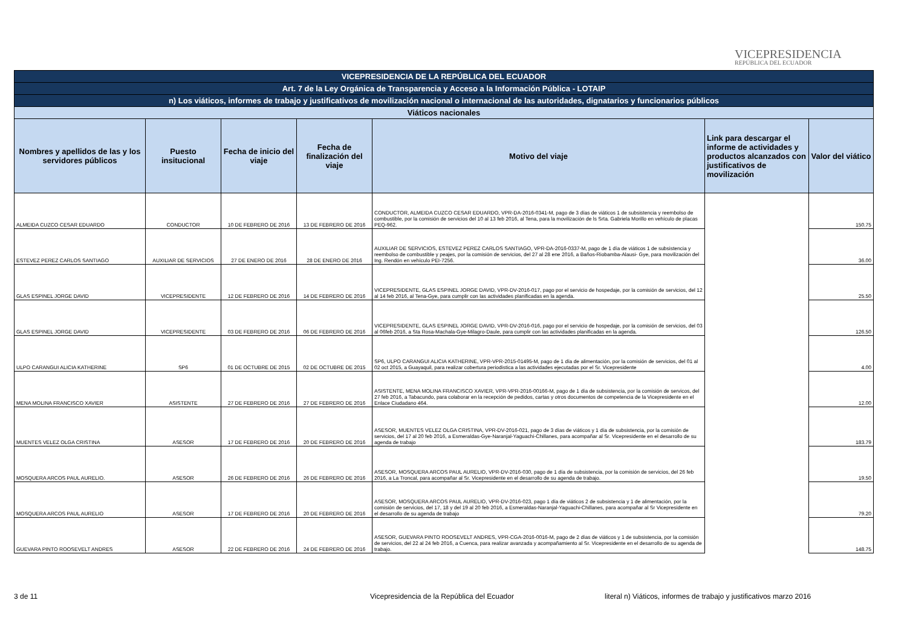VICEPRESIDENCIA
REPÚBLICA DEL ECUADOR
| VICEPRESIDENCIA DE LA REPÚBLICA DEL ECUADOR | | | | | | |
| Art. 7 de la Ley Orgánica de Transparencia y Acceso a la Información Pública - LOTAIP | | | | | | |
| n) Los viáticos, informes de trabajo y justificativos de movilización nacional o internacional de las autoridades, dignatarios y funcionarios públicos | | | | | | |
| Viáticos nacionales | | | | | | |
| Nombres y apellidos de las y los servidores públicos | Puesto insitucional | Fecha de inicio del viaje | Fecha de finalización del viaje | Motivo del viaje | Link para descargar el informe de actividades y productos alcanzados con justificativos de movilización | Valor del viático |
| ALMEIDA CUZCO CESAR EDUARDO | CONDUCTOR | 10 DE FEBRERO DE 2016 | 13 DE FEBRERO DE 2016 | CONDUCTOR, ALMEIDA CUZCO CESAR EDUARDO, VPR-DA-2016-0341-M, pago de 3 días de viáticos 1 de subsistencia y reembolso de combustible, por la comisión de servicios del 10 al 13 feb 2016, al Tena, para la movilización de ls Srta. Gabriela Morillo en vehículo de placas PEQ-962. | | 150.75 |
| ESTEVEZ PEREZ CARLOS SANTIAGO | AUXILIAR DE SERVICIOS | 27 DE ENERO DE 2016 | 28 DE ENERO DE 2016 | AUXILIAR DE SERVICIOS, ESTEVEZ PEREZ CARLOS SANTIAGO, VPR-DA-2016-0337-M, pago de 1 día de viáticos 1 de subsistencia y reembolso de combustible y peajes, por la comisión de servicios, del 27 al 28 ene 2016, a Baños-Riobamba-Alausi- Gye, para movilización del Ing. Rendón en vehículo PEI-7256. | | 36.00 |
| GLAS ESPINEL JORGE DAVID | VICEPRESIDENTE | 12 DE FEBRERO DE 2016 | 14 DE FEBRERO DE 2016 | VICEPRESIDENTE, GLAS ESPINEL JORGE DAVID, VPR-DV-2016-017, pago por el servicio de hospedaje, por la comisión de servicios, del 12 al 14 feb 2016, al Tena-Gye, para cumplir con las actividades planificadas en la agenda. | | 25.50 |
| GLAS ESPINEL JORGE DAVID | VICEPRESIDENTE | 03 DE FEBRERO DE 2016 | 06 DE FEBRERO DE 2016 | VICEPRESIDENTE, GLAS ESPINEL JORGE DAVID, VPR-DV-2016-016, pago por el servicio de hospedaje, por la comisión de servicios, del 03 al 06feb 2016, a Sta Rosa-Machala-Gye-Milagro-Daule, para cumplir con las actividades planificadas en la agenda. | | 126.50 |
| ULPO CARANGUI ALICIA KATHERINE | SP6 | 01 DE OCTUBRE DE 2015 | 02 DE OCTUBRE DE 2015 | SP6, ULPO CARANGUI ALICIA KATHERINE, VPR-VPR-2015-01495-M, pago de 1 día de alimentación, por la comisión de servicios, del 01 al 02 oct 2015, a Guayaquil, para realizar cobertura periodistica a las actividades ejecutadas por el Sr. Vicepresidente | | 4.00 |
| MENA MOLINA FRANCISCO XAVIER | ASISTENTE | 27 DE FEBRERO DE 2016 | 27 DE FEBRERO DE 2016 | ASISTENTE, MENA MOLINA FRANCISCO XAVIER, VPR-VPR-2016-00166-M, pago de 1 día de subsistencia, por la comisión de servicos, del 27 feb 2016, a Tabacundo, para colaborar en la recepción de pedidos, cartas y otros documentos de competencia de la Vicepresidente en el Enlace Ciudadano 464. | | 12.00 |
| MUENTES VELEZ OLGA CRISTINA | ASESOR | 17 DE FEBRERO DE 2016 | 20 DE FEBRERO DE 2016 | ASESOR, MUENTES VELEZ OLGA CRISTINA, VPR-DV-2016-021, pago de 3 días de viáticos y 1 día de subsistencia, por la comisión de servicios, del 17 al 20 feb 2016, a Esmeraldas-Gye-Naranjal-Yaguachi-Chillanes, para acompañar al Sr. Vicepresidente en el desarrollo de su agenda de trabajo | | 183.79 |
| MOSQUERA ARCOS PAUL AURELIO. | ASESOR | 26 DE FEBRERO DE 2016 | 26 DE FEBRERO DE 2016 | ASESOR, MOSQUERA ARCOS PAUL AURELIO, VPR-DV-2016-030, pago de 1 día de subsistencia, por la comisión de servicios, del 26 feb 2016, a La Troncal, para acompañar al Sr. Vicepresidente en el desarrollo de su agenda de trabajo. | | 19.50 |
| MOSQUERA ARCOS PAUL AURELIO | ASESOR | 17 DE FEBRERO DE 2016 | 20 DE FEBRERO DE 2016 | ASESOR, MOSQUERA ARCOS PAUL AURELIO, VPR-DV-2016-023, pago 1 día de viáticos 2 de subsistencia y 1 de alimentación, por la comisión de servicios, del 17, 18 y del 19 al 20 feb 2016, a Esmeraldas-Naranjal-Yaguachi-Chillanes, para acompañar al Sr Vicepresidente en el desarrollo de su agenda de trabajo | | 79.20 |
| GUEVARA PINTO ROOSEVELT ANDRES | ASESOR | 22 DE FEBRERO DE 2016 | 24 DE FEBRERO DE 2016 | ASESOR, GUEVARA PINTO ROOSEVELT ANDRES, VPR-CGA-2016-0016-M, pago de 2 días de viáticos y 1 de subsistencia, por la comisión de servicios, del 22 al 24 feb 2016, a Cuenca, para realizar avanzada y acompañamiento al Sr. Vicepresidente en el desarrollo de su agenda de trabajo. | | 148.75 |
3 de 11
Vicepresidencia de la República del Ecuador
literal n) Viáticos, informes de trabajo y justificativos marzo 2016